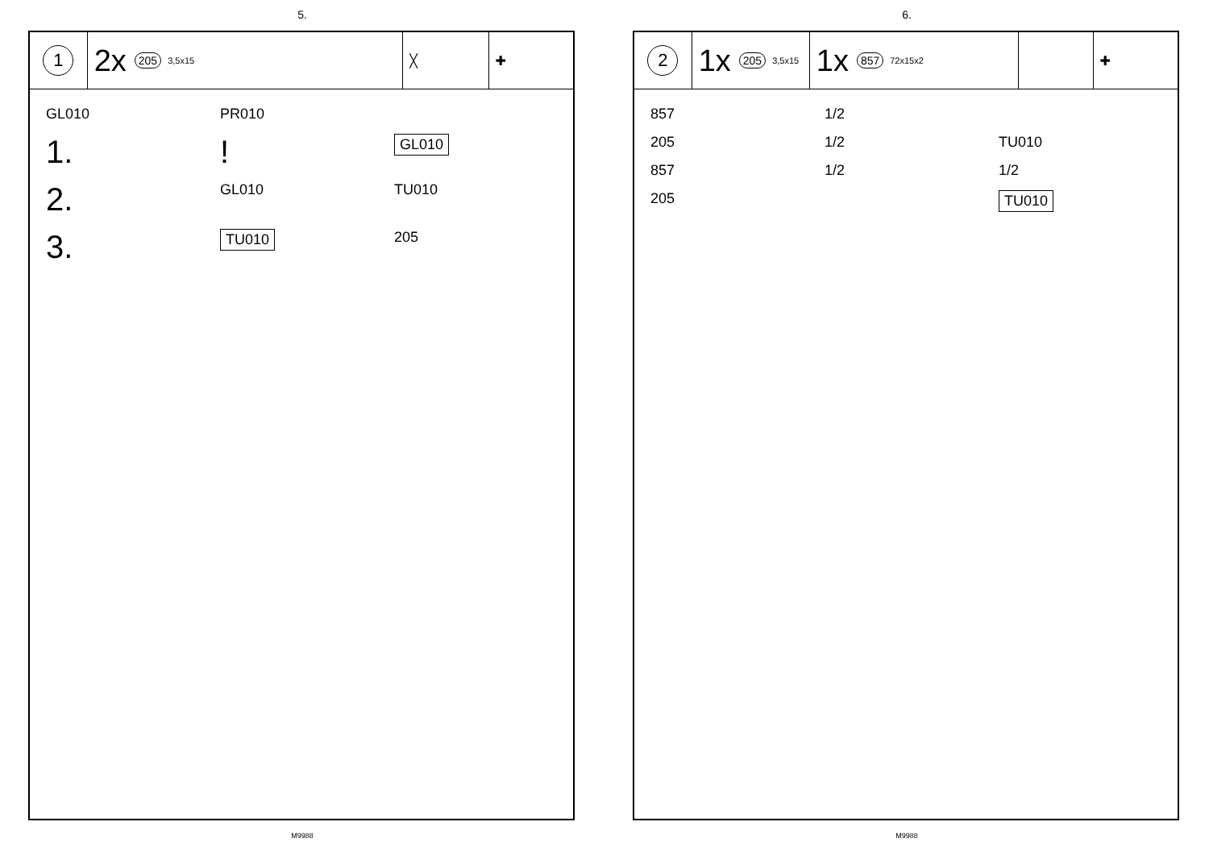5.
1
2x 205 3,5x15
╳ ✚
GL010
PR010
1.
!
GL010
2.
GL010
TU010
3.
TU010
205
M9988
6.
2
1x 205 3,5x15
1x 857 72x15x2
✚
857
1/2
205
1/2
TU010
857
1/2
1/2
205
TU010
M9988